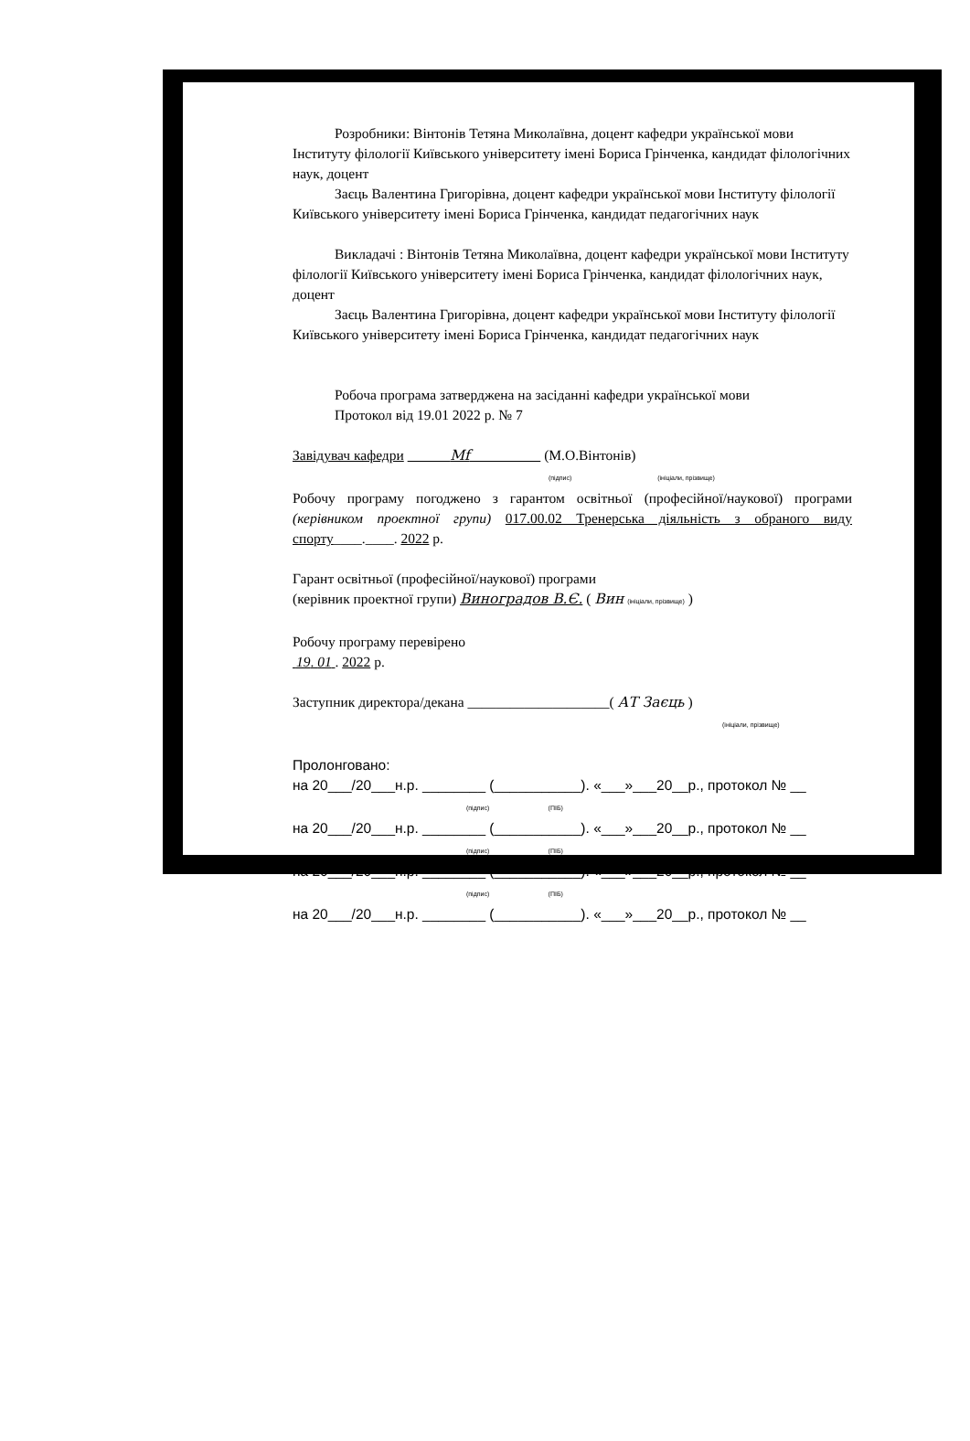Розробники: Вінтонів Тетяна Миколаївна, доцент кафедри української мови Інституту філології Київського університету імені Бориса Грінченка, кандидат філологічних наук, доцент
Заєць Валентина Григорівна, доцент кафедри української мови Інституту філології Київського університету імені Бориса Грінченка, кандидат педагогічних наук
Викладачі : Вінтонів Тетяна Миколаївна, доцент кафедри української мови Інституту філології Київського університету імені Бориса Грінченка, кандидат філологічних наук, доцент
Заєць Валентина Григорівна, доцент кафедри української мови Інституту філології Київського університету імені Бориса Грінченка, кандидат педагогічних наук
Робоча програма затверджена на засіданні кафедри української мови
Протокол від 19.01 2022 р. № 7
Завідувач кафедри Mf (М.О.Вінтонів)
(підпис) (ініціали, прізвище)
Робочу програму погоджено з гарантом освітньої (професійної/наукової) програми (керівником проектної групи) 017.00.02 Тренерська діяльність з обраного виду спорту____.____. 2022 р.
Гарант освітньої (професійної/наукової) програми
(керівник проектної групи) Виноградов В.Є. ( Вин (ініціали, прізвище) )
Робочу програму перевірено
19. 01 . 2022 р.
Заступник директора/декана ____________________( АТ Заєць )
(ініціали, прізвище)
Пролонговано:
на 20___/20___н.р. ________ (___________). «___»___20__р., протокол № __
(підпис) (ПІБ)
на 20___/20___н.р. ________ (___________). «___»___20__р., протокол № __
(підпис) (ПІБ)
на 20___/20___н.р. ________ (___________). «___»___20__р., протокол № __
(підпис) (ПІБ)
на 20___/20___н.р. ________ (___________). «___»___20__р., протокол № __